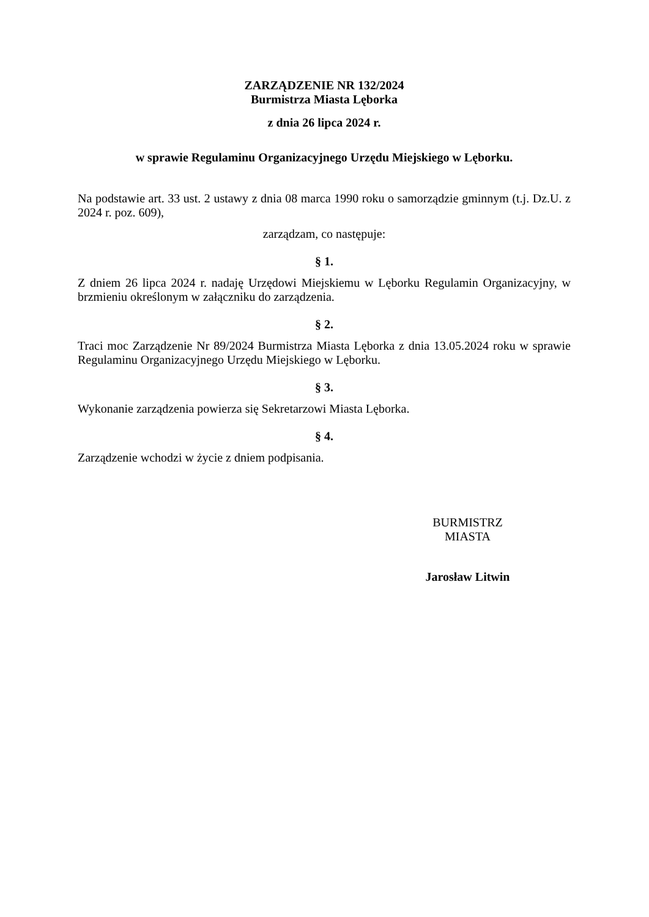ZARZĄDZENIE NR 132/2024
Burmistrza Miasta Lęborka
z dnia 26 lipca 2024 r.
w sprawie Regulaminu Organizacyjnego Urzędu Miejskiego w Lęborku.
Na podstawie art. 33 ust. 2 ustawy z dnia 08 marca 1990 roku o samorządzie gminnym (t.j. Dz.U. z 2024 r. poz. 609),
zarządzam, co następuje:
§ 1.
Z dniem 26 lipca 2024 r. nadaję Urzędowi Miejskiemu w Lęborku Regulamin Organizacyjny, w brzmieniu określonym w załączniku do zarządzenia.
§ 2.
Traci moc Zarządzenie Nr 89/2024 Burmistrza Miasta Lęborka z dnia 13.05.2024 roku w sprawie Regulaminu Organizacyjnego Urzędu Miejskiego w Lęborku.
§ 3.
Wykonanie zarządzenia powierza się Sekretarzowi Miasta Lęborka.
§ 4.
Zarządzenie wchodzi w życie z dniem podpisania.
BURMISTRZ
MIASTA
Jarosław Litwin